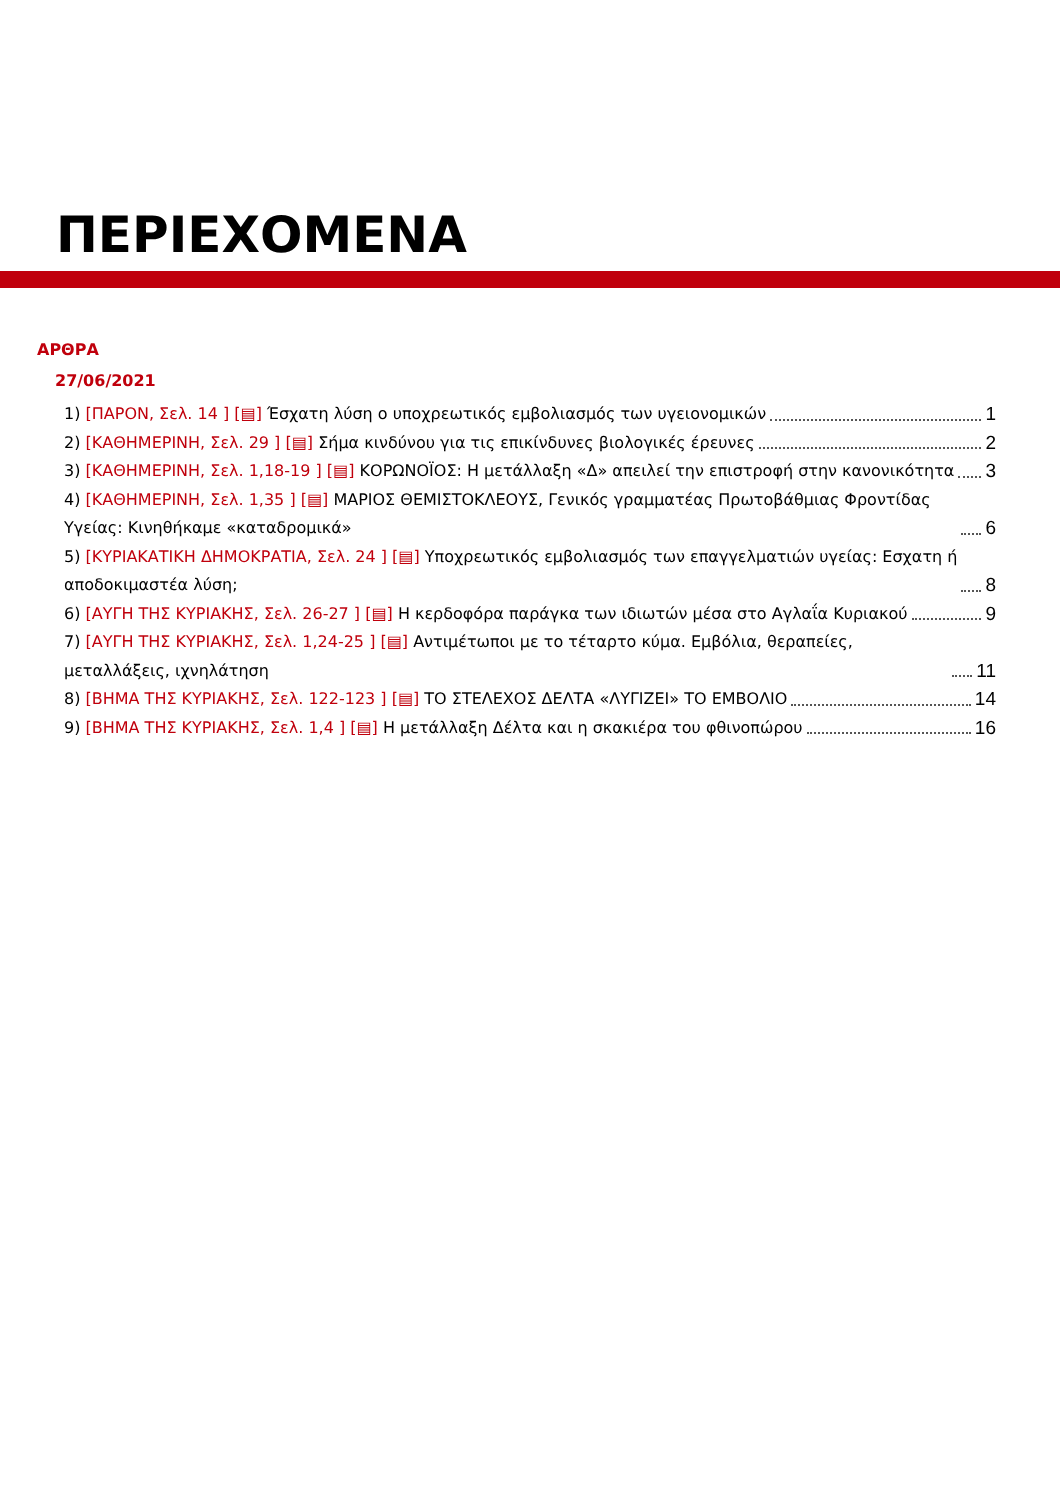ΠΕΡΙΕΧΟΜΕΝΑ
ΑΡΘΡΑ
27/06/2021
1) [ΠΑΡΟΝ, Σελ. 14 ] [▤] Έσχατη λύση ο υποχρεωτικός εμβολιασμός των υγειονομικών 1
2) [ΚΑΘΗΜΕΡΙΝΗ, Σελ. 29 ] [▤] Σήμα κινδύνου για τις επικίνδυνες βιολογικές έρευνες 2
3) [ΚΑΘΗΜΕΡΙΝΗ, Σελ. 1,18-19 ] [▤] ΚΟΡΩΝΟΪΟΣ: Η μετάλλαξη «Δ» απειλεί την επιστροφή στην κανονικότητα 3
4) [ΚΑΘΗΜΕΡΙΝΗ, Σελ. 1,35 ] [▤] ΜΑΡΙΟΣ ΘΕΜΙΣΤΟΚΛΕΟΥΣ, Γενικός γραμματέας Πρωτοβάθμιας Φροντίδας Υγείας: Κινηθήκαμε «καταδρομικά» 6
5) [ΚΥΡΙΑΚΑΤΙΚΗ ΔΗΜΟΚΡΑΤΙΑ, Σελ. 24 ] [▤] Υποχρεωτικός εμβολιασμός των επαγγελματιών υγείας: Εσχατη ή αποδοκιμαστέα λύση; 8
6) [ΑΥΓΗ ΤΗΣ ΚΥΡΙΑΚΗΣ, Σελ. 26-27 ] [▤] Η κερδοφόρα παράγκα των ιδιωτών μέσα στο Αγλαΐα Κυριακού 9
7) [ΑΥΓΗ ΤΗΣ ΚΥΡΙΑΚΗΣ, Σελ. 1,24-25 ] [▤] Αντιμέτωποι με το τέταρτο κύμα. Εμβόλια, θεραπείες, μεταλλάξεις, ιχνηλάτηση 11
8) [ΒΗΜΑ ΤΗΣ ΚΥΡΙΑΚΗΣ, Σελ. 122-123 ] [▤] ΤΟ ΣΤΕΛΕΧΟΣ ΔΕΛΤΑ «ΛΥΓΙΖΕΙ» ΤΟ ΕΜΒΟΛΙΟ 14
9) [ΒΗΜΑ ΤΗΣ ΚΥΡΙΑΚΗΣ, Σελ. 1,4 ] [▤] Η μετάλλαξη Δέλτα και η σκακιέρα του φθινοπώρου 16